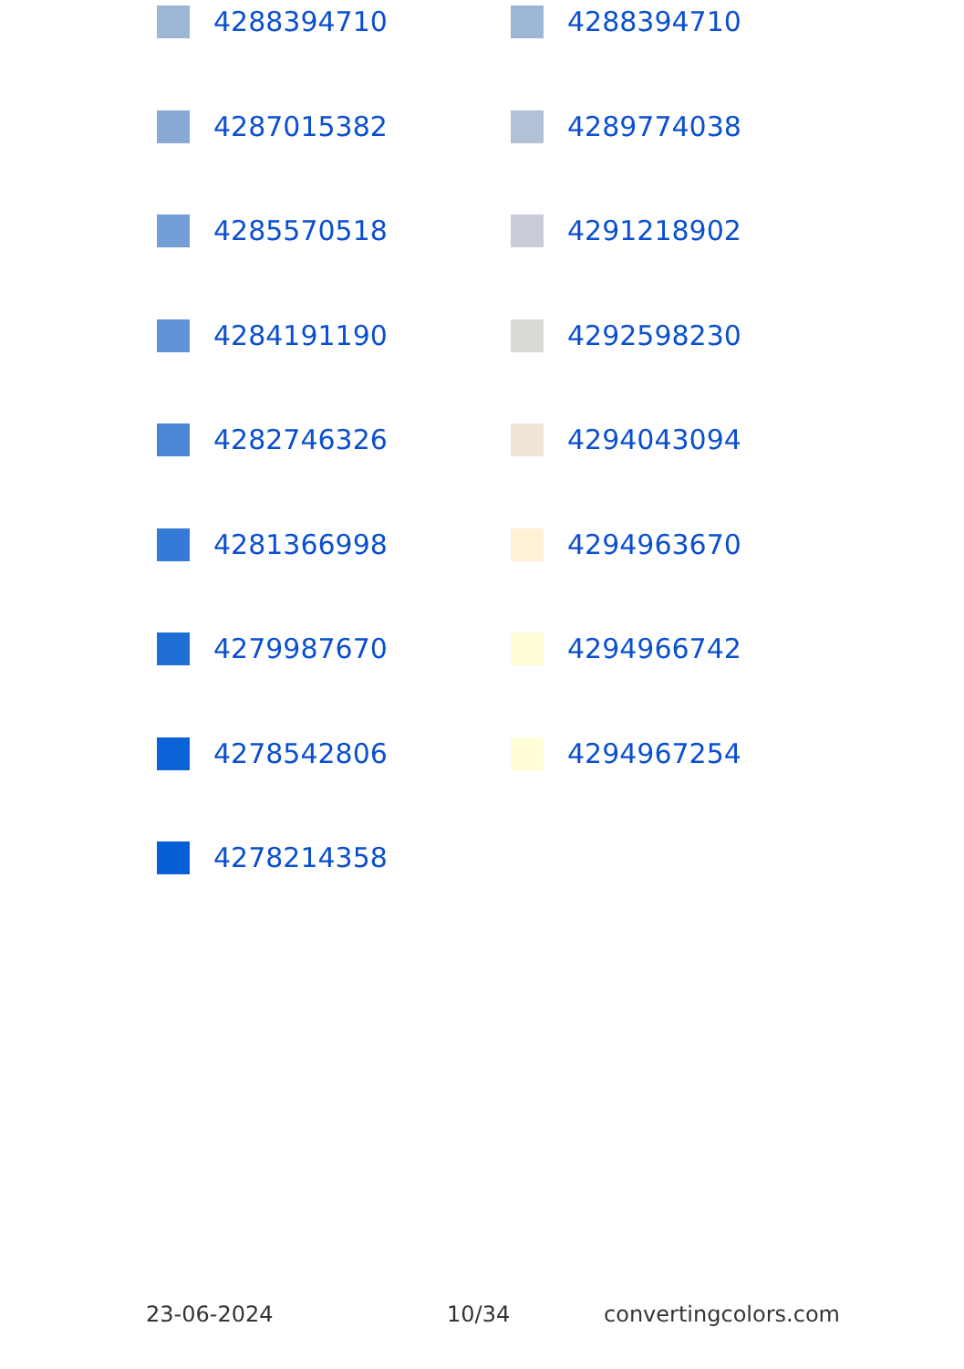4288394710
4288394710
4287015382
4289774038
4285570518
4291218902
4284191190
4292598230
4282746326
4294043094
4281366998
4294963670
4279987670
4294966742
4278542806
4294967254
4278214358
23-06-2024 10/34 convertingcolors.com